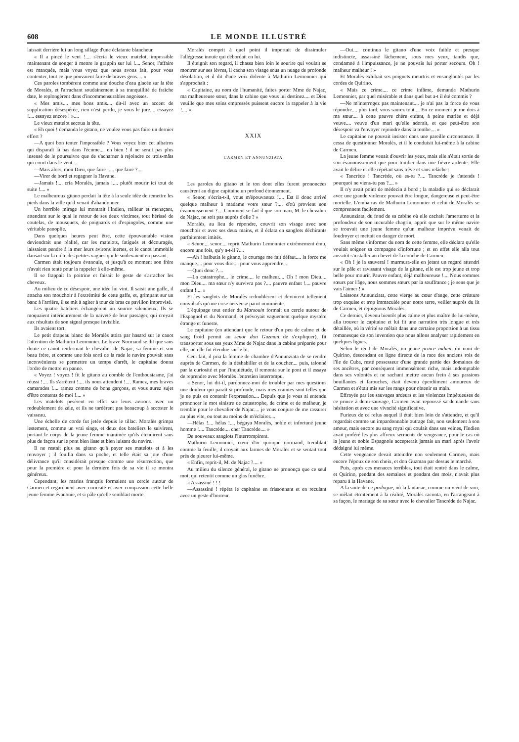608 LE MONDE ILLUSTRÉ
laissait derrière lui un long sillage d'une éclatante blancheur.
« Il a pincé le vent !.... s'écria le vieux matelot, impossible maintenant de songer à mettre le grappin sur lui !.... Senor, l'affaire est manquée, mais vous voyez que nous avons fait, pour vous contenter, tout ce que pouvaient faire de braves gens.... »
Ces paroles tombèrent comme une douche d'eau glacée sur la tête de Moralès, et l'arrachant soudainement à sa tranquillité de fraîche date, le replongèrent dans d'incommensurables angoisses.
« Mes amis.... mes bons amis.... dit-il avec un accent de supplication désespérée, rien n'est perdu, je vous le jure.... essayez !.... essayez encore ! »....
Le vieux matelot secoua la tête.
« Eh quoi ! demanda le gitano, ne voulez vous pas faire un dernier effort ?
—A quoi bon tenter l'impossible ? Vous voyez bien cet albatros qui disparaît là bas dans l'écume.... eh bien ! il ne serait pas plus insensé de le poursuivre que de s'acharner à rejoindre ce trois-mâts qui court dans le vent....
—Mais alors, mon Dieu, que faire !.... que faire ?....
—Virer de bord et regagner la Havane.
—Jamais !.... cria Moralès, jamais !.... plutôt mourir ici tout de suite !.... »
Le malheureux gitano perdait la tête à la seule idée de remettre les pieds dans la ville qu'il venait d'abandonner.
Un horrible mirage lui montrait l'Indien, railleur et menaçant, attendant sur le quai le retour de ses deux victimes, tout hérissé de coutelas, de mousquets, de poignards et d'espingoles, comme une véritable panoplie.
Dans quelques heures peut être, cette épouvantable vision deviendrait une réalité, car les matelots, fatigués et découragés, laissaient pendre à la mer leurs avirons inertes, et le canot immobile dansait sur la crête des petites vagues qui le soulevaient en passant.
Carmen était toujours évanouie, et jusqu'à ce moment son frère n'avait rien tenté pour la rappeler à elle-même.
Il se frappait la poitrine et faisait le geste de s'arracher les cheveux.
Au milieu de ce désespoir, une idée lui vint. Il saisit une gaffe, il attacha son mouchoir à l'extrémité de cette gaffe, et, grimpant sur un banc à l'arrière, il se mit à agiter à tour de bras ce pavillon improvisé.
Les quatre bateliers échangèrent un sourire silencieux. Ils se moquaient intérieurement de la naïveté de leur passager, qui croyait aux résultats de son signal presque invisible.
Ils avaient tort.
Le petit drapeau blanc de Moralès attira par hasard sur le canot l'attention de Mathurin Lemonnier. Le brave Normand se dit que sans doute ce canot renfermait le chevalier de Najac, sa femme et son beau frère, et comme une fois sorti de la rade le navire pouvait sans inconvénients se permettre un temps d'arrêt, le capitaine donna l'ordre de mettre en panne.
« Voyez ! voyez ! fit le gitano au comble de l'enthousiasme, j'ai réussi !.... Ils s'arrêtent !.... ils nous attendent !.... Ramez, mes braves camarades !.... ramez comme de bons garçons, et vous aurez sujet d'être contents de moi !.... »
Les matelots pesèrent en effet sur leurs avirons avec un redoublement de zèle, et ils ne tardèrent pas beaucoup à accoster le vaisseau.
Une échelle de corde fut jetée depuis le tillac. Moralès grimpa lestement, comme un vrai singe, et deux des bateliers le suivirent, portant le corps de la jeune femme inanimée qu'ils étendirent sans plus de façon sur le pont bien lisse et bien luisant du navire.
Il ne restait plus au gitano qu'à payer ses matelots et à les renvoyer ; il fouilla dans sa poche, et telle était sa joie d'une délivrance qu'il considérait presque comme une résurrection, que pour la première et pour la dernière fois de sa vie il se montra généreux.
Cependant, les marins français formaient un cercle autour de Carmen et regardaient avec curiosité et avec compassion cette belle jeune femme évanouie, et si pâle qu'elle semblait morte.
Moralès comprit à quel point il importait de dissimuler l'allégresse inouïe qui débordait en lui.
Il éteignit son regard, il chassa bien loin le sourire qui voulait se montrer sur ses lèvres, il cacha son visage sous un nuage de profonde désolation, et il dit d'une voix dolente à Mathurin Lemonnier qui s'approchait :
« Capitaine, au nom de l'humanité, faites porter Mme de Najac, ma malheureuse sœur, dans la cabine que vous lui destinez.... et Dieu veuille que mes soins empressés puissent encore la rappeler à la vie !.... »
XXIX
CARMEN ET ANNUNZIATA
Les paroles du gitano et le ton dont elles furent prononcées causèrent au digne capitaine un profond étonnement.
« Senor, s'écria-t-il, vous m'épouvantez !.... Est il donc arrivé quelque malheur à madame votre sœur ?.... d'où provient son évanouissement ?.... Comment se fait il que son mari, M. le chevalier de Najac, ne soit pas auprès d'elle ? »
Moralès, au lieu de répondre, couvrit son visage avec son mouchoir et avec ses deux mains, et il éclata en sanglots déchirants parfaitement imités.
« Senor.... senor.... reprit Mathurin Lemonnier extrêmement ému, encore une fois, qu'y a-t-il ?....
—Ah ! balbutia le gitano, le courage me fait défaut.... la force me manque.... pour vous dire.... pour vous apprendre....
—Quoi donc ?....
—La catastrophe... le crime.... le malheur.... Oh ! mon Dieu.... mon Dieu.... ma sœur n'y survivra pas ?.... pauvre enfant !.... pauvre enfant !.... »
Et les sanglots de Moralès redoublèrent et devinrent tellement convulsifs qu'une crise nerveuse parut imminente.
L'équipage tout entier du Marsouin formait un cercle autour de l'Espagnol et du Normand, et prévoyait vaguement quelque mystère étrange et funeste.
Le capitaine (en attendant que le retour d'un peu de calme et de sang froid permit au senor don Guzman de s'expliquer), fit transporter sous ses yeux Mme de Najac dans la cabine préparée pour elle, où elle fut étendue sur le lit.
Ceci fait, il pria la femme de chambre d'Annunziata de se rendre auprès de Carmen, de la déshabiller et de la coucher.... puis, talonné par la curiosité et par l'inquiétude, il remonta sur le pont et il essaya de reprendre avec Moralès l'entretien interrompu.
« Senor, lui dit-il, pardonnez-moi de troubler par mes questions une douleur qui paraît si profonde, mais mes craintes sont telles que je ne puis en contenir l'expression.... Depuis que je vous ai entendu prononcer le mot sinistre de catastrophe, de crime et de malheur, je tremble pour le chevalier de Najac.... je vous conjure de me rassurer au plus vite, ou tout au moins de m'éclairer....
—Hélas !.... hélas !.... bégaya Moralès, noble et infortuné jeune homme !.... Tancrède.... cher Tancrède.... »
De nouveaux sanglots l'interrompirent.
Mathurin Lemonnier, cœur d'or quoique normand, tremblait comme la feuille, il croyait aux larmes de Moralès et se sentait tout près de pleurer lui-même.
« Enfin, reprit-il, M. de Najac ?.... »
Au milieu du silence général, le gitano ne prononça que ce seul mot, qui retentit comme un glas funèbre.
« Assassiné ! ! !
—Assassiné ! répéta le capitaine en frissonnant et en reculant avec un geste d'horreur.
—Oui.... continua le gitano d'une voix faible et presque indistincte, assassiné lâchement, sous mes yeux, tandis que, condamné à l'impuissance, je ne pouvais lui porter secours. Oh ! malheur malheur ! »
Et Moralès exhibait ses poignets meurtris et ensanglantés par les cordes de Quirino.
« Mais ce crime.... ce crime infâme, demanda Mathurin Lemonnier, par quel misérable et dans quel but a-t il été commis ?
—Ne m'interrogez pas maintenant.... je n'ai pas la force de vous répondre.... plus tard, vous saurez tout.... En ce moment je me dois à ma sœur.... à cette pauvre chère enfant, à peine mariée et déjà veuve.... veuve d'un mari qu'elle adorait, et que peut-être son désespoir va l'envoyer rejoindre dans la tombe.... »
Le capitaine ne pouvait insister dans une pareille circonstance. Il cessa de questionner Moralès, et il le conduisit lui-même à la cabine de Carmen.
La jeune femme venait d'ouvrir les yeux, mais elle n'était sortie de son évanouissement que pour tomber dans une fièvre ardente. Elle avait le délire et elle répétait sans trêve et sans relâche :
« Tancrède ! Tancrède, où es-tu ?.... Tancrède je t'attends ! pourquoi ne viens-tu pas ?.... »
Il n'y avait point de médecin à bord ; la maladie qui se déclarait avec une grande violence pouvait être longue, dangereuse et peut-être mortelle. L'embarras de Mathurin Lemonnier et celui de Moralès se comprennent facilement.
Annunziata, du fond de sa cabine où elle cachait l'amertume et la profondeur de son incurable chagrin, apprit que sur le même navire se trouvait une jeune femme qu'un malheur imprévu venait de foudroyer et mettait en danger de mort.
Sans même s'informer du nom de cette femme, elle déclara qu'elle voulait soigner sa compagne d'infortune ; et en effet elle alla tout aussitôt s'installer au chevet de la couche de Carmen.
« Oh ! je la sauverai ! murmura-elle en jetant un regard attendri sur le pâle et ravissant visage de la gitane, elle est trop jeune et trop belle pour mourir. Pauvre enfant, déjà malheureuse !.... Nous sommes sœurs par l'âge, nous sommes sœurs par la souffrance ; je sens que je vais l'aimer ! »
Laissons Annunziata, cette vierge au cœur d'ange, cette créature trop exquise et trop immaculée pour notre terre, veiller auprès du lit de Carmen, et rejoignons Moralès.
Ce dernier, devenu bientôt plus calme et plus maître de lui-même, alla trouver le capitaine et lui fit une narration très longue et très détaillée, où la vérité se mêlait dans une certaine proportion à un tissu romanesque de son invention que nous allons analyser rapidement en quelques lignes.
Selon le récit de Moralès, un jeune prince indien, du nom de Quirino, descendant en ligne directe de la race des anciens rois de l'île de Cuba, resté possesseur d'une grande partie des domaines de ses ancêtres, par conséquent immensément riche, mais indomptable dans ses volontés et ne sachant mettre aucun frein à ses passions bouillantes et farouches, était devenu éperdûment amoureux de Carmen et s'était mis sur les rangs pour obtenir sa main.
Effrayée par les sauvages ardeurs et les violences impétueuses de ce prince à demi-sauvage, Carmen avait repoussé sa demande sans hésitation et avec une vivacité significative.
Furieux de ce refus auquel il était bien loin de s'attendre, et qu'il regardait comme un impardonnable outrage fait, non seulement à son amour, mais encore au sang royal qui coulait dans ses veines, l'Indien avait proféré les plus affreux serments de vengeance, pour le cas où la jeune et noble Espagnole accepterait jamais un mari après l'avoir dédaigné lui même.
Cette vengeance devait atteindre non seulement Carmen, mais encore l'époux de son choix, et don Guzman par dessus le marché.
Puis, après ces menaces terribles, tout était rentré dans le calme, et Quirino, pendant des semaines et pendant des mois, n'avait plus reparu à la Havane.
A la suite de ce prologue, où la fantaisie, comme on vient de voir, se mêlait étroitement à la réalité, Moralès raconta, en l'arrangeant à sa façon, le mariage de sa sœur avec le chevalier Tancrède de Najac.